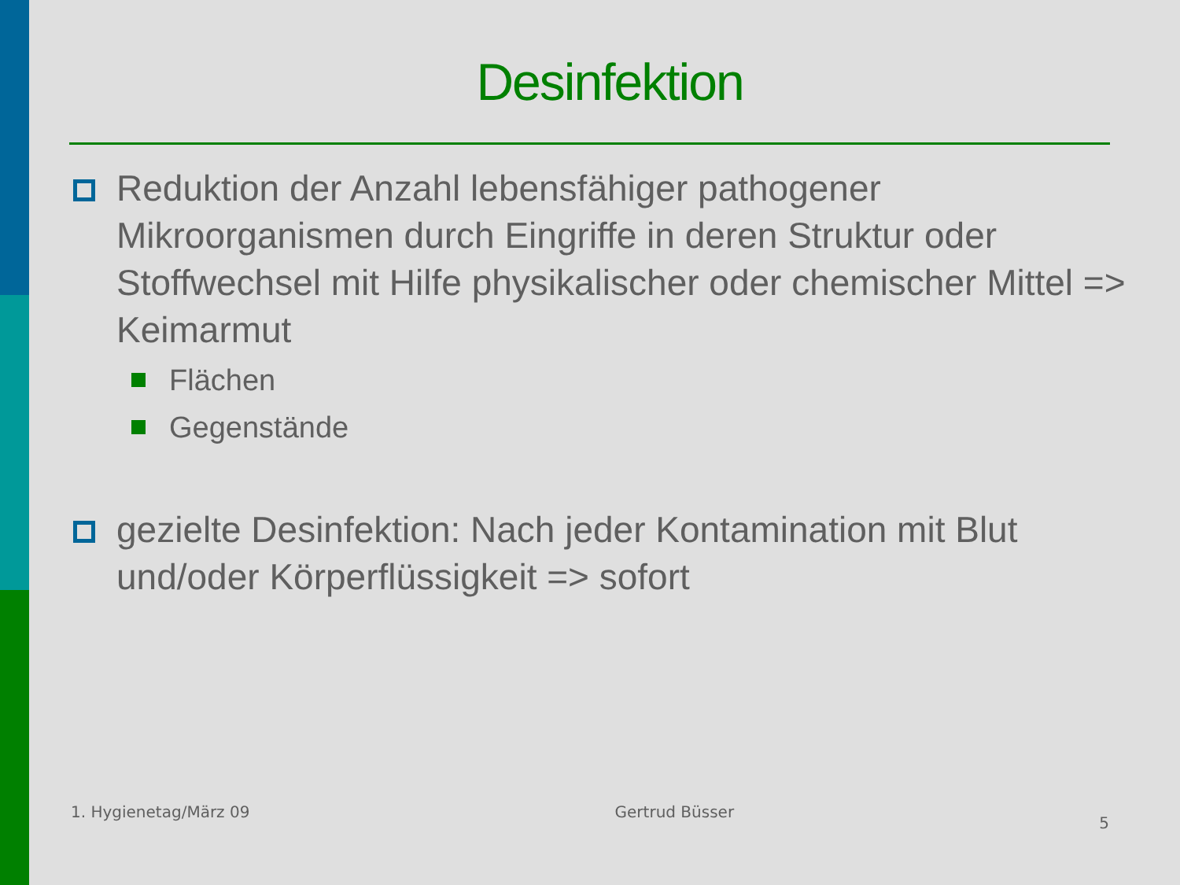Desinfektion
Reduktion der Anzahl lebensfähiger pathogener Mikroorganismen durch Eingriffe in deren Struktur oder Stoffwechsel mit Hilfe physikalischer oder chemischer Mittel => Keimarmut
Flächen
Gegenstände
gezielte Desinfektion: Nach jeder Kontamination mit Blut und/oder Körperflüssigkeit => sofort
1. Hygienetag/März 09 Gertrud Büsser 5